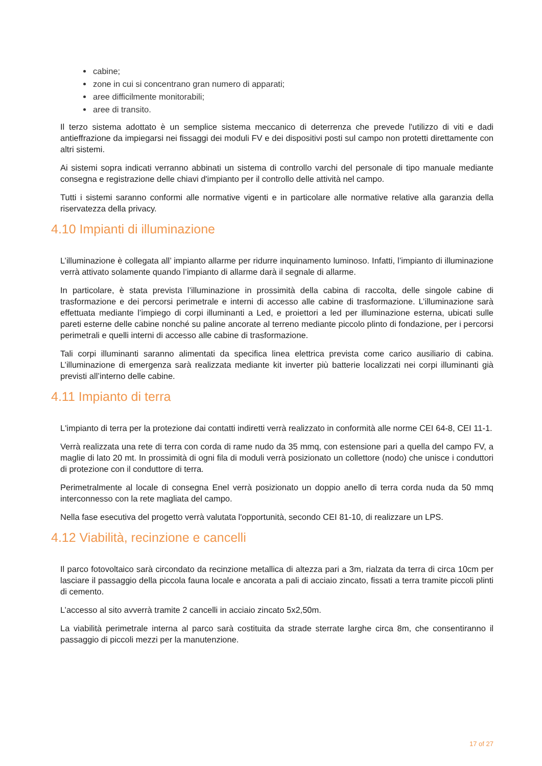cabine;
zone in cui si concentrano gran numero di apparati;
aree difficilmente monitorabili;
aree di transito.
Il terzo sistema adottato è un semplice sistema meccanico di deterrenza che prevede l'utilizzo di viti e dadi antieffrazione da impiegarsi nei fissaggi dei moduli FV e dei dispositivi posti sul campo non protetti direttamente con altri sistemi.
Ai sistemi sopra indicati verranno abbinati un sistema di controllo varchi del personale di tipo manuale mediante consegna e registrazione delle chiavi d'impianto per il controllo delle attività nel campo.
Tutti i sistemi saranno conformi alle normative vigenti e in particolare alle normative relative alla garanzia della riservatezza della privacy.
4.10 Impianti di illuminazione
L’illuminazione è collegata all’ impianto allarme per ridurre inquinamento luminoso. Infatti, l’impianto di illuminazione verrà attivato solamente quando l’impianto di allarme darà il segnale di allarme.
In particolare, è stata prevista l’illuminazione in prossimità della cabina di raccolta, delle singole cabine di trasformazione e dei percorsi perimetrale e interni di accesso alle cabine di trasformazione. L’illuminazione sarà effettuata mediante l’impiego di corpi illuminanti a Led, e proiettori a led per illuminazione esterna, ubicati sulle pareti esterne delle cabine nonché su paline ancorate al terreno mediante piccolo plinto di fondazione, per i percorsi perimetrali e quelli interni di accesso alle cabine di trasformazione.
Tali corpi illuminanti saranno alimentati da specifica linea elettrica prevista come carico ausiliario di cabina. L’illuminazione di emergenza sarà realizzata mediante kit inverter più batterie localizzati nei corpi illuminanti già previsti all’interno delle cabine.
4.11 Impianto di terra
L'impianto di terra per la protezione dai contatti indiretti verrà realizzato in conformità alle norme CEI 64-8, CEI 11-1.
Verrà realizzata una rete di terra con corda di rame nudo da 35 mmq, con estensione pari a quella del campo FV, a maglie di lato 20 mt. In prossimità di ogni fila di moduli verrà posizionato un collettore (nodo) che unisce i conduttori di protezione con il conduttore di terra.
Perimetralmente al locale di consegna Enel verrà posizionato un doppio anello di terra corda nuda da 50 mmq interconnesso con la rete magliata del campo.
Nella fase esecutiva del progetto verrà valutata l'opportunità, secondo CEI 81-10, di realizzare un LPS.
4.12 Viabilità, recinzione e cancelli
Il parco fotovoltaico sarà circondato da recinzione metallica di altezza pari a 3m, rialzata da terra di circa 10cm per lasciare il passaggio della piccola fauna locale e ancorata a pali di acciaio zincato, fissati a terra tramite piccoli plinti di cemento.
L’accesso al sito avverrà tramite 2 cancelli in acciaio zincato 5x2,50m.
La viabilità perimetrale interna al parco sarà costituita da strade sterrate larghe circa 8m, che consentiranno il passaggio di piccoli mezzi per la manutenzione.
17 of 27